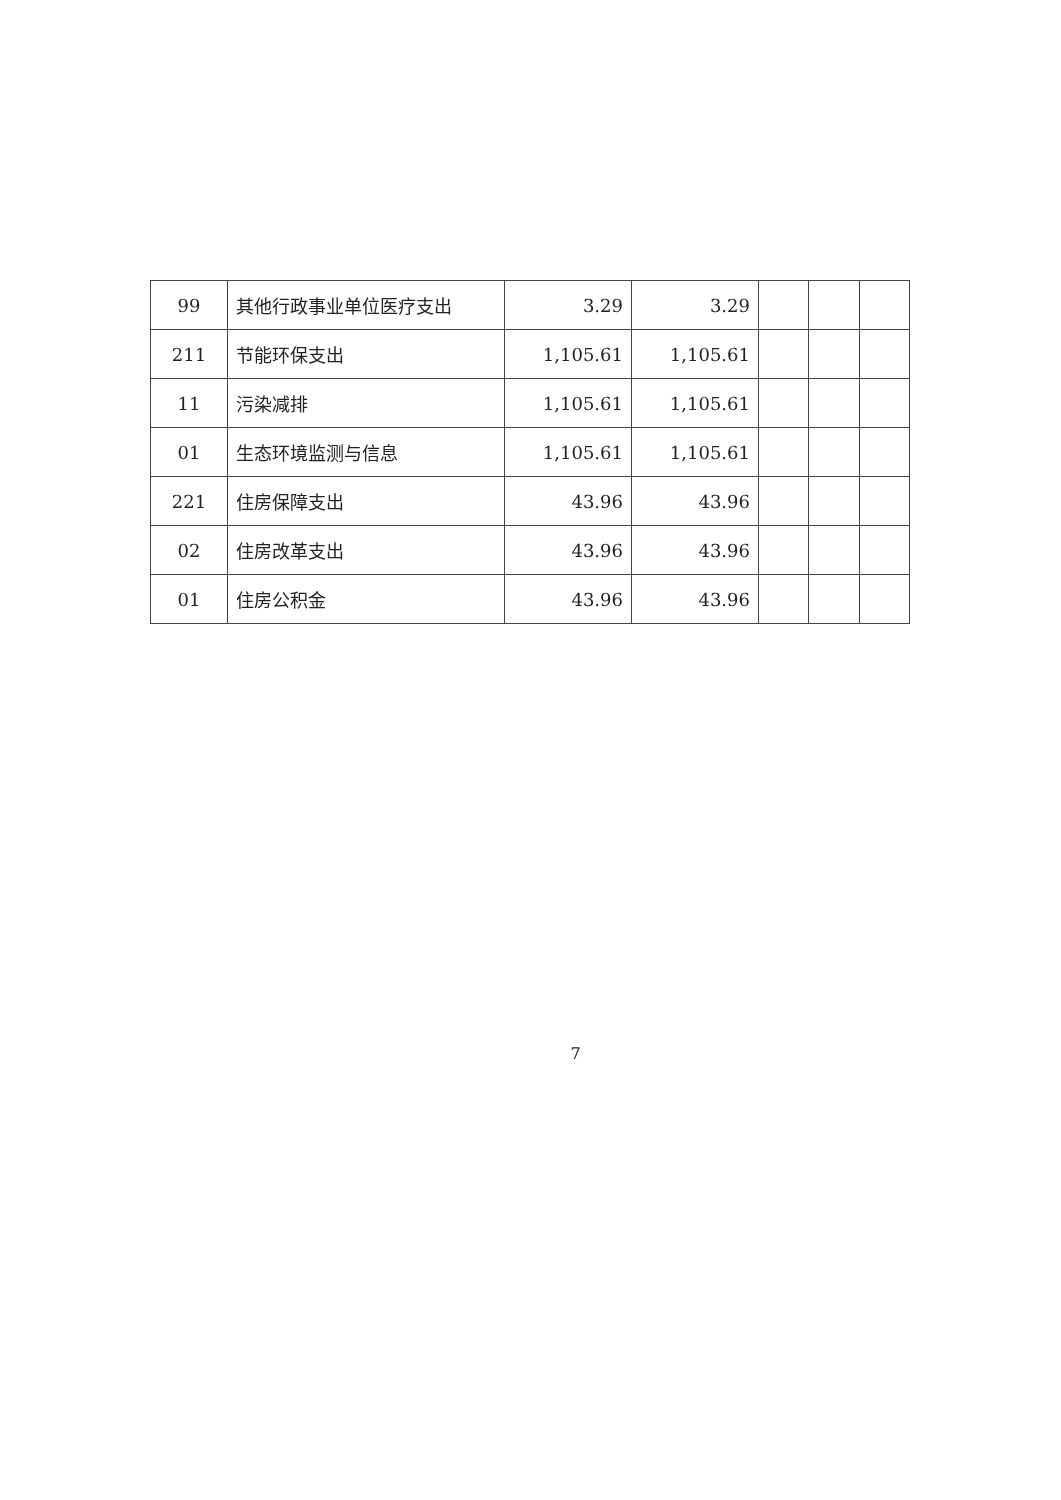| 99 | 其他行政事业单位医疗支出 | 3.29 | 3.29 | | | |
| 211 | 节能环保支出 | 1,105.61 | 1,105.61 | | | |
| 11 | 污染减排 | 1,105.61 | 1,105.61 | | | |
| 01 | 生态环境监测与信息 | 1,105.61 | 1,105.61 | | | |
| 221 | 住房保障支出 | 43.96 | 43.96 | | | |
| 02 | 住房改革支出 | 43.96 | 43.96 | | | |
| 01 | 住房公积金 | 43.96 | 43.96 | | | |
7